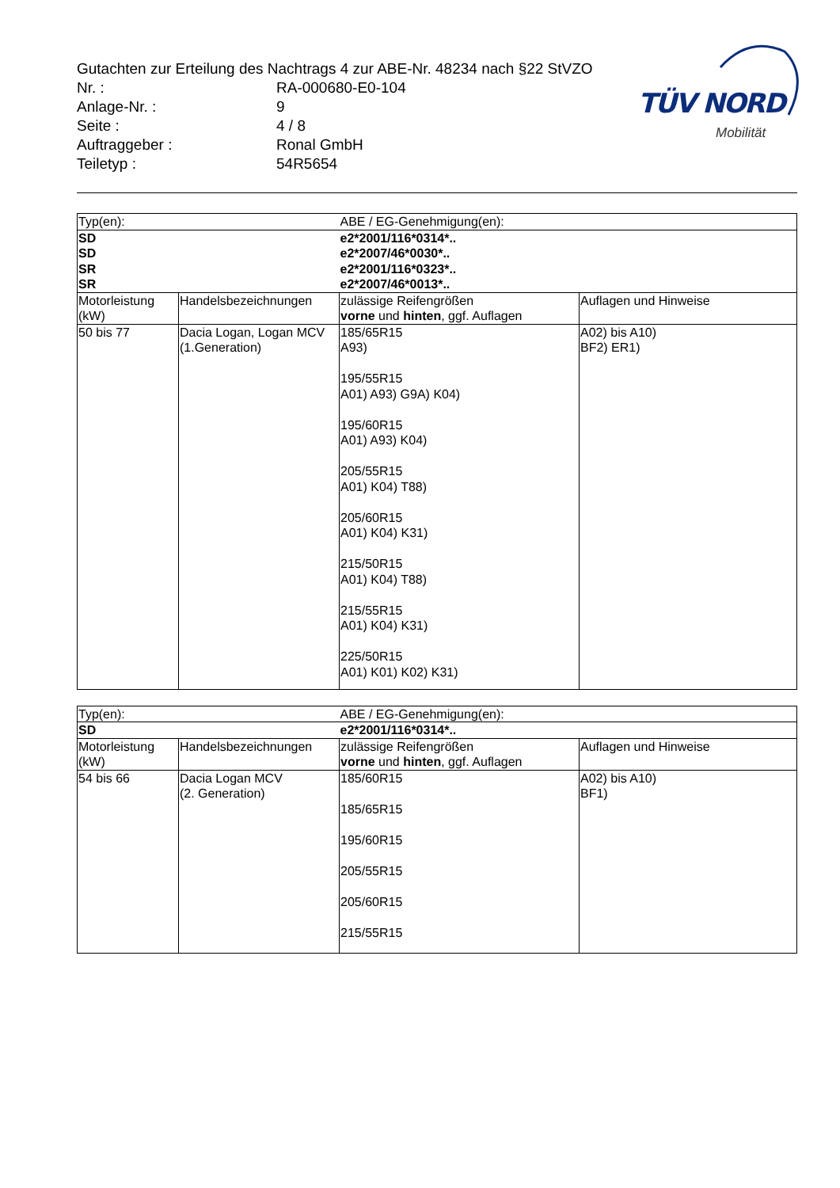TÜV NORD
Mobilität
Gutachten zur Erteilung des Nachtrags 4 zur ABE-Nr. 48234 nach §22 StVZO
Nr. : RA-000680-E0-104
Anlage-Nr. : 9
Seite : 4 / 8
Auftraggeber : Ronal GmbH
Teiletyp : 54R5654
| Typ(en): | | ABE / EG-Genehmigung(en): | |
| --- | --- | --- | --- |
| SD | | e2*2001/116*0314*.. | |
| SD | | e2*2007/46*0030*.. | |
| SR | | e2*2001/116*0323*.. | |
| SR | | e2*2007/46*0013*.. | |
| Motorleistung (kW) | Handelsbezeichnungen | zulässige Reifengrößen vorne und hinten , ggf. Auflagen | Auflagen und Hinweise |
| 50 bis 77 | Dacia Logan, Logan MCV (1.Generation) | 185/65R15 A93) 195/55R15 A01) A93) G9A) K04) 195/60R15 A01) A93) K04) 205/55R15 A01) K04) T88) 205/60R15 A01) K04) K31) 215/50R15 A01) K04) T88) 215/55R15 A01) K04) K31) 225/50R15 A01) K01) K02) K31) | A02) bis A10) BF2) ER1) |
| Typ(en): | | ABE / EG-Genehmigung(en): | |
| --- | --- | --- | --- |
| SD | | e2*2001/116*0314*.. | |
| Motorleistung (kW) | Handelsbezeichnungen | zulässige Reifengrößen vorne und hinten , ggf. Auflagen | Auflagen und Hinweise |
| 54 bis 66 | Dacia Logan MCV (2. Generation) | 185/60R15 185/65R15 195/60R15 205/55R15 205/60R15 215/55R15 | A02) bis A10) BF1) |